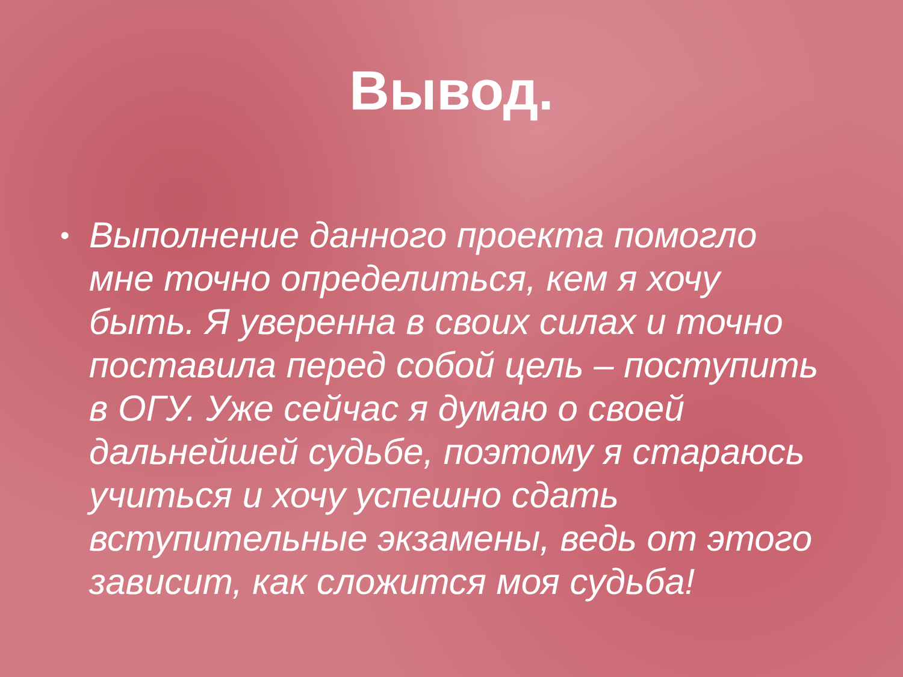Вывод.
•
Выполнение данного проекта помогло мне точно определиться, кем я хочу быть. Я уверенна в своих силах и точно поставила перед собой цель – поступить в ОГУ. Уже сейчас я думаю о своей дальнейшей судьбе, поэтому я стараюсь учиться и хочу успешно сдать вступительные экзамены, ведь от этого зависит, как сложится моя судьба!